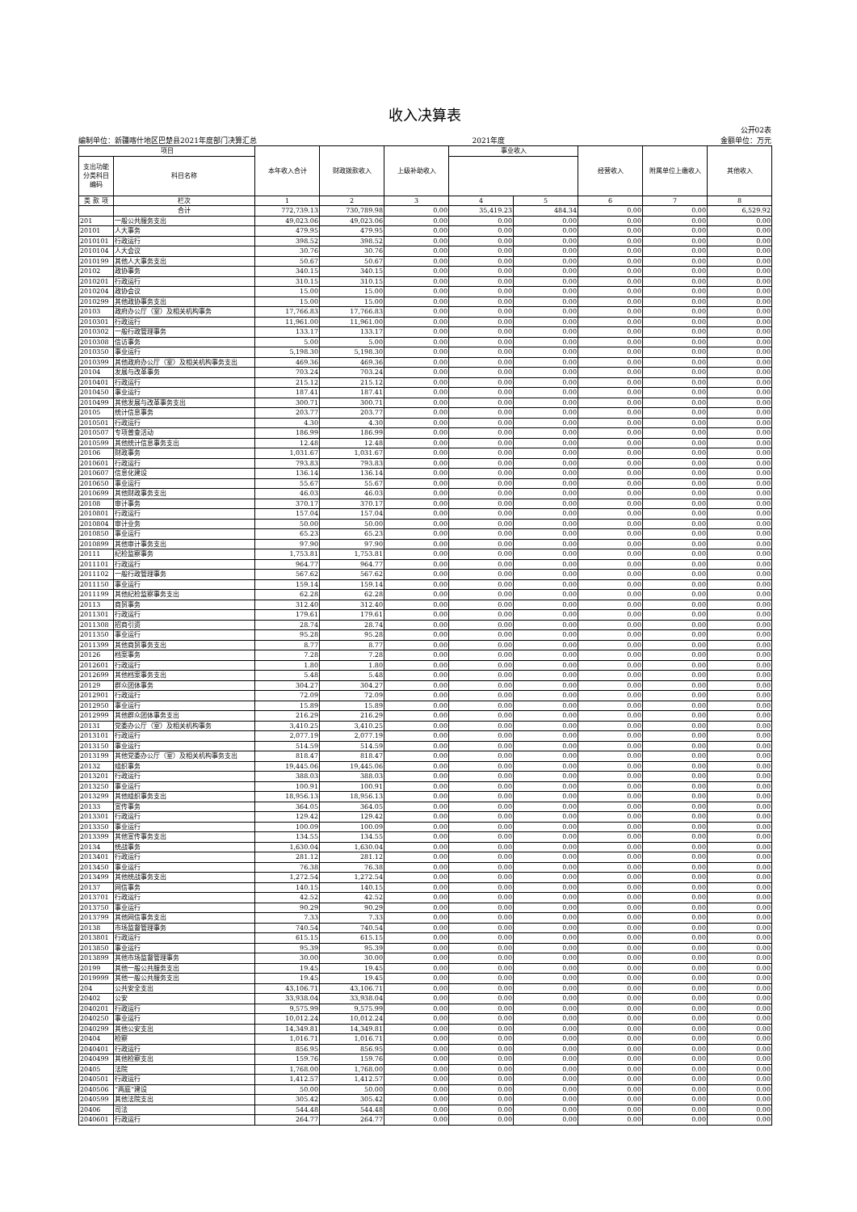收入决算表
公开02表
编制单位：新疆喀什地区巴楚县2021年度部门决算汇总 2021年度 金额单位：万元
| 项目 | | 本年收入合计 | 财政拨款收入 | 上级补助收入 | 事业收入 | | 经营收入 | 附属单位上缴收入 | 其他收入 |
| --- | --- | --- | --- | --- | --- | --- | --- | --- | --- |
| 支出功能 分类科目 编码 | 科目名称 | | | | | | | | |
| 类 款 项 | 栏次 | 1 | 2 | 3 | 4 | 5 | 6 | 7 | 8 |
| | 合计 | 772,739.13 | 730,789.98 | 0.00 | 35,419.23 | 484.34 | 0.00 | 0.00 | 6,529.92 |
| 201 | 一般公共服务支出 | 49,023.06 | 49,023.06 | 0.00 | 0.00 | 0.00 | 0.00 | 0.00 | 0.00 |
| 20101 | 人大事务 | 479.95 | 479.95 | 0.00 | 0.00 | 0.00 | 0.00 | 0.00 | 0.00 |
| 2010101 | 行政运行 | 398.52 | 398.52 | 0.00 | 0.00 | 0.00 | 0.00 | 0.00 | 0.00 |
| 2010104 | 人大会议 | 30.76 | 30.76 | 0.00 | 0.00 | 0.00 | 0.00 | 0.00 | 0.00 |
| 2010199 | 其他人大事务支出 | 50.67 | 50.67 | 0.00 | 0.00 | 0.00 | 0.00 | 0.00 | 0.00 |
| 20102 | 政协事务 | 340.15 | 340.15 | 0.00 | 0.00 | 0.00 | 0.00 | 0.00 | 0.00 |
| 2010201 | 行政运行 | 310.15 | 310.15 | 0.00 | 0.00 | 0.00 | 0.00 | 0.00 | 0.00 |
| 2010204 | 政协会议 | 15.00 | 15.00 | 0.00 | 0.00 | 0.00 | 0.00 | 0.00 | 0.00 |
| 2010299 | 其他政协事务支出 | 15.00 | 15.00 | 0.00 | 0.00 | 0.00 | 0.00 | 0.00 | 0.00 |
| 20103 | 政府办公厅（室）及相关机构事务 | 17,766.83 | 17,766.83 | 0.00 | 0.00 | 0.00 | 0.00 | 0.00 | 0.00 |
| 2010301 | 行政运行 | 11,961.00 | 11,961.00 | 0.00 | 0.00 | 0.00 | 0.00 | 0.00 | 0.00 |
| 2010302 | 一般行政管理事务 | 133.17 | 133.17 | 0.00 | 0.00 | 0.00 | 0.00 | 0.00 | 0.00 |
| 2010308 | 信访事务 | 5.00 | 5.00 | 0.00 | 0.00 | 0.00 | 0.00 | 0.00 | 0.00 |
| 2010350 | 事业运行 | 5,198.30 | 5,198.30 | 0.00 | 0.00 | 0.00 | 0.00 | 0.00 | 0.00 |
| 2010399 | 其他政府办公厅（室）及相关机构事务支出 | 469.36 | 469.36 | 0.00 | 0.00 | 0.00 | 0.00 | 0.00 | 0.00 |
| 20104 | 发展与改革事务 | 703.24 | 703.24 | 0.00 | 0.00 | 0.00 | 0.00 | 0.00 | 0.00 |
| 2010401 | 行政运行 | 215.12 | 215.12 | 0.00 | 0.00 | 0.00 | 0.00 | 0.00 | 0.00 |
| 2010450 | 事业运行 | 187.41 | 187.41 | 0.00 | 0.00 | 0.00 | 0.00 | 0.00 | 0.00 |
| 2010499 | 其他发展与改革事务支出 | 300.71 | 300.71 | 0.00 | 0.00 | 0.00 | 0.00 | 0.00 | 0.00 |
| 20105 | 统计信息事务 | 203.77 | 203.77 | 0.00 | 0.00 | 0.00 | 0.00 | 0.00 | 0.00 |
| 2010501 | 行政运行 | 4.30 | 4.30 | 0.00 | 0.00 | 0.00 | 0.00 | 0.00 | 0.00 |
| 2010507 | 专项普查活动 | 186.99 | 186.99 | 0.00 | 0.00 | 0.00 | 0.00 | 0.00 | 0.00 |
| 2010599 | 其他统计信息事务支出 | 12.48 | 12.48 | 0.00 | 0.00 | 0.00 | 0.00 | 0.00 | 0.00 |
| 20106 | 财政事务 | 1,031.67 | 1,031.67 | 0.00 | 0.00 | 0.00 | 0.00 | 0.00 | 0.00 |
| 2010601 | 行政运行 | 793.83 | 793.83 | 0.00 | 0.00 | 0.00 | 0.00 | 0.00 | 0.00 |
| 2010607 | 信息化建设 | 136.14 | 136.14 | 0.00 | 0.00 | 0.00 | 0.00 | 0.00 | 0.00 |
| 2010650 | 事业运行 | 55.67 | 55.67 | 0.00 | 0.00 | 0.00 | 0.00 | 0.00 | 0.00 |
| 2010699 | 其他财政事务支出 | 46.03 | 46.03 | 0.00 | 0.00 | 0.00 | 0.00 | 0.00 | 0.00 |
| 20108 | 审计事务 | 370.17 | 370.17 | 0.00 | 0.00 | 0.00 | 0.00 | 0.00 | 0.00 |
| 2010801 | 行政运行 | 157.04 | 157.04 | 0.00 | 0.00 | 0.00 | 0.00 | 0.00 | 0.00 |
| 2010804 | 审计业务 | 50.00 | 50.00 | 0.00 | 0.00 | 0.00 | 0.00 | 0.00 | 0.00 |
| 2010850 | 事业运行 | 65.23 | 65.23 | 0.00 | 0.00 | 0.00 | 0.00 | 0.00 | 0.00 |
| 2010899 | 其他审计事务支出 | 97.90 | 97.90 | 0.00 | 0.00 | 0.00 | 0.00 | 0.00 | 0.00 |
| 20111 | 纪检监察事务 | 1,753.81 | 1,753.81 | 0.00 | 0.00 | 0.00 | 0.00 | 0.00 | 0.00 |
| 2011101 | 行政运行 | 964.77 | 964.77 | 0.00 | 0.00 | 0.00 | 0.00 | 0.00 | 0.00 |
| 2011102 | 一般行政管理事务 | 567.62 | 567.62 | 0.00 | 0.00 | 0.00 | 0.00 | 0.00 | 0.00 |
| 2011150 | 事业运行 | 159.14 | 159.14 | 0.00 | 0.00 | 0.00 | 0.00 | 0.00 | 0.00 |
| 2011199 | 其他纪检监察事务支出 | 62.28 | 62.28 | 0.00 | 0.00 | 0.00 | 0.00 | 0.00 | 0.00 |
| 20113 | 商贸事务 | 312.40 | 312.40 | 0.00 | 0.00 | 0.00 | 0.00 | 0.00 | 0.00 |
| 2011301 | 行政运行 | 179.61 | 179.61 | 0.00 | 0.00 | 0.00 | 0.00 | 0.00 | 0.00 |
| 2011308 | 招商引资 | 28.74 | 28.74 | 0.00 | 0.00 | 0.00 | 0.00 | 0.00 | 0.00 |
| 2011350 | 事业运行 | 95.28 | 95.28 | 0.00 | 0.00 | 0.00 | 0.00 | 0.00 | 0.00 |
| 2011399 | 其他商贸事务支出 | 8.77 | 8.77 | 0.00 | 0.00 | 0.00 | 0.00 | 0.00 | 0.00 |
| 20126 | 档案事务 | 7.28 | 7.28 | 0.00 | 0.00 | 0.00 | 0.00 | 0.00 | 0.00 |
| 2012601 | 行政运行 | 1.80 | 1.80 | 0.00 | 0.00 | 0.00 | 0.00 | 0.00 | 0.00 |
| 2012699 | 其他档案事务支出 | 5.48 | 5.48 | 0.00 | 0.00 | 0.00 | 0.00 | 0.00 | 0.00 |
| 20129 | 群众团体事务 | 304.27 | 304.27 | 0.00 | 0.00 | 0.00 | 0.00 | 0.00 | 0.00 |
| 2012901 | 行政运行 | 72.09 | 72.09 | 0.00 | 0.00 | 0.00 | 0.00 | 0.00 | 0.00 |
| 2012950 | 事业运行 | 15.89 | 15.89 | 0.00 | 0.00 | 0.00 | 0.00 | 0.00 | 0.00 |
| 2012999 | 其他群众团体事务支出 | 216.29 | 216.29 | 0.00 | 0.00 | 0.00 | 0.00 | 0.00 | 0.00 |
| 20131 | 党委办公厅（室）及相关机构事务 | 3,410.25 | 3,410.25 | 0.00 | 0.00 | 0.00 | 0.00 | 0.00 | 0.00 |
| 2013101 | 行政运行 | 2,077.19 | 2,077.19 | 0.00 | 0.00 | 0.00 | 0.00 | 0.00 | 0.00 |
| 2013150 | 事业运行 | 514.59 | 514.59 | 0.00 | 0.00 | 0.00 | 0.00 | 0.00 | 0.00 |
| 2013199 | 其他党委办公厅（室）及相关机构事务支出 | 818.47 | 818.47 | 0.00 | 0.00 | 0.00 | 0.00 | 0.00 | 0.00 |
| 20132 | 组织事务 | 19,445.06 | 19,445.06 | 0.00 | 0.00 | 0.00 | 0.00 | 0.00 | 0.00 |
| 2013201 | 行政运行 | 388.03 | 388.03 | 0.00 | 0.00 | 0.00 | 0.00 | 0.00 | 0.00 |
| 2013250 | 事业运行 | 100.91 | 100.91 | 0.00 | 0.00 | 0.00 | 0.00 | 0.00 | 0.00 |
| 2013299 | 其他组织事务支出 | 18,956.13 | 18,956.13 | 0.00 | 0.00 | 0.00 | 0.00 | 0.00 | 0.00 |
| 20133 | 宣传事务 | 364.05 | 364.05 | 0.00 | 0.00 | 0.00 | 0.00 | 0.00 | 0.00 |
| 2013301 | 行政运行 | 129.42 | 129.42 | 0.00 | 0.00 | 0.00 | 0.00 | 0.00 | 0.00 |
| 2013350 | 事业运行 | 100.09 | 100.09 | 0.00 | 0.00 | 0.00 | 0.00 | 0.00 | 0.00 |
| 2013399 | 其他宣传事务支出 | 134.55 | 134.55 | 0.00 | 0.00 | 0.00 | 0.00 | 0.00 | 0.00 |
| 20134 | 统战事务 | 1,630.04 | 1,630.04 | 0.00 | 0.00 | 0.00 | 0.00 | 0.00 | 0.00 |
| 2013401 | 行政运行 | 281.12 | 281.12 | 0.00 | 0.00 | 0.00 | 0.00 | 0.00 | 0.00 |
| 2013450 | 事业运行 | 76.38 | 76.38 | 0.00 | 0.00 | 0.00 | 0.00 | 0.00 | 0.00 |
| 2013499 | 其他统战事务支出 | 1,272.54 | 1,272.54 | 0.00 | 0.00 | 0.00 | 0.00 | 0.00 | 0.00 |
| 20137 | 网信事务 | 140.15 | 140.15 | 0.00 | 0.00 | 0.00 | 0.00 | 0.00 | 0.00 |
| 2013701 | 行政运行 | 42.52 | 42.52 | 0.00 | 0.00 | 0.00 | 0.00 | 0.00 | 0.00 |
| 2013750 | 事业运行 | 90.29 | 90.29 | 0.00 | 0.00 | 0.00 | 0.00 | 0.00 | 0.00 |
| 2013799 | 其他网信事务支出 | 7.33 | 7.33 | 0.00 | 0.00 | 0.00 | 0.00 | 0.00 | 0.00 |
| 20138 | 市场监督管理事务 | 740.54 | 740.54 | 0.00 | 0.00 | 0.00 | 0.00 | 0.00 | 0.00 |
| 2013801 | 行政运行 | 615.15 | 615.15 | 0.00 | 0.00 | 0.00 | 0.00 | 0.00 | 0.00 |
| 2013850 | 事业运行 | 95.39 | 95.39 | 0.00 | 0.00 | 0.00 | 0.00 | 0.00 | 0.00 |
| 2013899 | 其他市场监督管理事务 | 30.00 | 30.00 | 0.00 | 0.00 | 0.00 | 0.00 | 0.00 | 0.00 |
| 20199 | 其他一般公共服务支出 | 19.45 | 19.45 | 0.00 | 0.00 | 0.00 | 0.00 | 0.00 | 0.00 |
| 2019999 | 其他一般公共服务支出 | 19.45 | 19.45 | 0.00 | 0.00 | 0.00 | 0.00 | 0.00 | 0.00 |
| 204 | 公共安全支出 | 43,106.71 | 43,106.71 | 0.00 | 0.00 | 0.00 | 0.00 | 0.00 | 0.00 |
| 20402 | 公安 | 33,938.04 | 33,938.04 | 0.00 | 0.00 | 0.00 | 0.00 | 0.00 | 0.00 |
| 2040201 | 行政运行 | 9,575.99 | 9,575.99 | 0.00 | 0.00 | 0.00 | 0.00 | 0.00 | 0.00 |
| 2040250 | 事业运行 | 10,012.24 | 10,012.24 | 0.00 | 0.00 | 0.00 | 0.00 | 0.00 | 0.00 |
| 2040299 | 其他公安支出 | 14,349.81 | 14,349.81 | 0.00 | 0.00 | 0.00 | 0.00 | 0.00 | 0.00 |
| 20404 | 检察 | 1,016.71 | 1,016.71 | 0.00 | 0.00 | 0.00 | 0.00 | 0.00 | 0.00 |
| 2040401 | 行政运行 | 856.95 | 856.95 | 0.00 | 0.00 | 0.00 | 0.00 | 0.00 | 0.00 |
| 2040499 | 其他检察支出 | 159.76 | 159.76 | 0.00 | 0.00 | 0.00 | 0.00 | 0.00 | 0.00 |
| 20405 | 法院 | 1,768.00 | 1,768.00 | 0.00 | 0.00 | 0.00 | 0.00 | 0.00 | 0.00 |
| 2040501 | 行政运行 | 1,412.57 | 1,412.57 | 0.00 | 0.00 | 0.00 | 0.00 | 0.00 | 0.00 |
| 2040506 | “两庭”建设 | 50.00 | 50.00 | 0.00 | 0.00 | 0.00 | 0.00 | 0.00 | 0.00 |
| 2040599 | 其他法院支出 | 305.42 | 305.42 | 0.00 | 0.00 | 0.00 | 0.00 | 0.00 | 0.00 |
| 20406 | 司法 | 544.48 | 544.48 | 0.00 | 0.00 | 0.00 | 0.00 | 0.00 | 0.00 |
| 2040601 | 行政运行 | 264.77 | 264.77 | 0.00 | 0.00 | 0.00 | 0.00 | 0.00 | 0.00 |